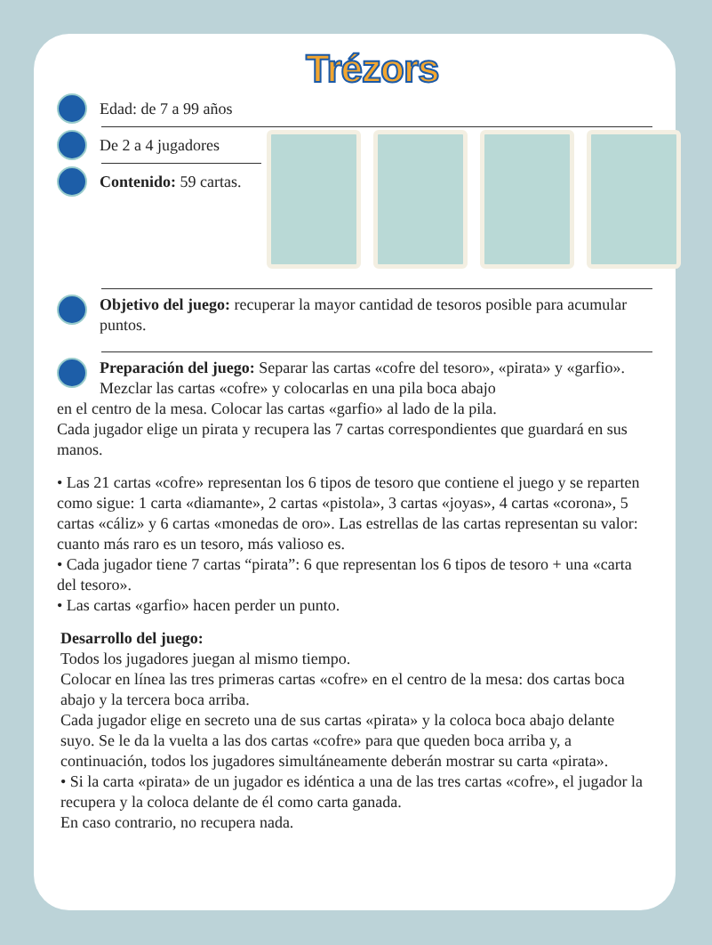Trézors
Edad: de 7 a 99 años
De 2 a 4 jugadores
Contenido: 59 cartas.
Objetivo del juego: recuperar la mayor cantidad de tesoros posible para acumular puntos.
Preparación del juego: Separar las cartas «cofre del tesoro», «pirata» y «garfio». Mezclar las cartas «cofre» y colocarlas en una pila boca abajo
en el centro de la mesa. Colocar las cartas «garfio» al lado de la pila.
Cada jugador elige un pirata y recupera las 7 cartas correspondientes que guardará en sus manos.
• Las 21 cartas «cofre» representan los 6 tipos de tesoro que contiene el juego y se reparten como sigue: 1 carta «diamante», 2 cartas «pistola», 3 cartas «joyas», 4 cartas «corona», 5 cartas «cáliz» y 6 cartas «monedas de oro». Las estrellas de las cartas representan su valor: cuanto más raro es un tesoro, más valioso es.
• Cada jugador tiene 7 cartas “pirata”: 6 que representan los 6 tipos de tesoro + una «carta del tesoro».
• Las cartas «garfio» hacen perder un punto.
Desarrollo del juego:
Todos los jugadores juegan al mismo tiempo.
Colocar en línea las tres primeras cartas «cofre» en el centro de la mesa: dos cartas boca abajo y la tercera boca arriba.
Cada jugador elige en secreto una de sus cartas «pirata» y la coloca boca abajo delante suyo. Se le da la vuelta a las dos cartas «cofre» para que queden boca arriba y, a continuación, todos los jugadores simultáneamente deberán mostrar su carta «pirata».
• Si la carta «pirata» de un jugador es idéntica a una de las tres cartas «cofre», el jugador la recupera y la coloca delante de él como carta ganada.
En caso contrario, no recupera nada.